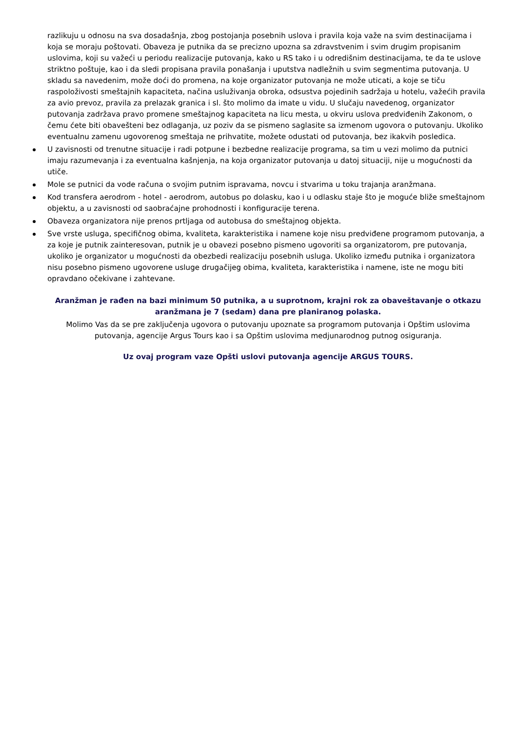razlikuju u odnosu na sva dosadašnja, zbog postojanja posebnih uslova i pravila koja važe na svim destinacijama i koja se moraju poštovati. Obaveza je putnika da se precizno upozna sa zdravstvenim i svim drugim propisanim uslovima, koji su važeći u periodu realizacije putovanja, kako u RS tako i u odredišnim destinacijama, te da te uslove striktno poštuje, kao i da sledi propisana pravila ponašanja i uputstva nadležnih u svim segmentima putovanja. U skladu sa navedenim, može doći do promena, na koje organizator putovanja ne može uticati, a koje se tiču raspoloživosti smeštajnih kapaciteta, načina usluživanja obroka, odsustva pojedinih sadržaja u hotelu, važećih pravila za avio prevoz, pravila za prelazak granica i sl. što molimo da imate u vidu. U slučaju navedenog, organizator putovanja zadržava pravo promene smeštajnog kapaciteta na licu mesta, u okviru uslova predviđenih Zakonom, o čemu ćete biti obavešteni bez odlaganja, uz poziv da se pismeno saglasite sa izmenom ugovora o putovanju. Ukoliko eventualnu zamenu ugovorenog smeštaja ne prihvatite, možete odustati od putovanja, bez ikakvih posledica.
U zavisnosti od trenutne situacije i radi potpune i bezbedne realizacije programa, sa tim u vezi molimo da putnici imaju razumevanja i za eventualna kašnjenja, na koja organizator putovanja u datoj situaciji, nije u mogućnosti da utiče.
Mole se putnici da vode računa o svojim putnim ispravama, novcu i stvarima u toku trajanja aranžmana.
Kod transfera aerodrom - hotel - aerodrom, autobus po dolasku, kao i u odlasku staje što je moguće bliže smeštajnom objektu, a u zavisnosti od saobraćajne prohodnosti i konfiguracije terena.
Obaveza organizatora nije prenos prtljaga od autobusa do smeštajnog objekta.
Sve vrste usluga, specifičnog obima, kvaliteta, karakteristika i namene koje nisu predviđene programom putovanja, a za koje je putnik zainteresovan, putnik je u obavezi posebno pismeno ugovoriti sa organizatorom, pre putovanja, ukoliko je organizator u mogućnosti da obezbedi realizaciju posebnih usluga. Ukoliko između putnika i organizatora nisu posebno pismeno ugovorene usluge drugačijeg obima, kvaliteta, karakteristika i namene, iste ne mogu biti opravdano očekivane i zahtevane.
Aranžman je rađen na bazi minimum 50 putnika, a u suprotnom, krajni rok za obaveštavanje o otkazu aranžmana je 7 (sedam) dana pre planiranog polaska.
Molimo Vas da se pre zaključenja ugovora o putovanju upoznate sa programom putovanja i Opštim uslovima putovanja, agencije Argus Tours kao i sa Opštim uslovima medjunarodnog putnog osiguranja.
Uz ovaj program vaze Opšti uslovi putovanja agencije ARGUS TOURS.